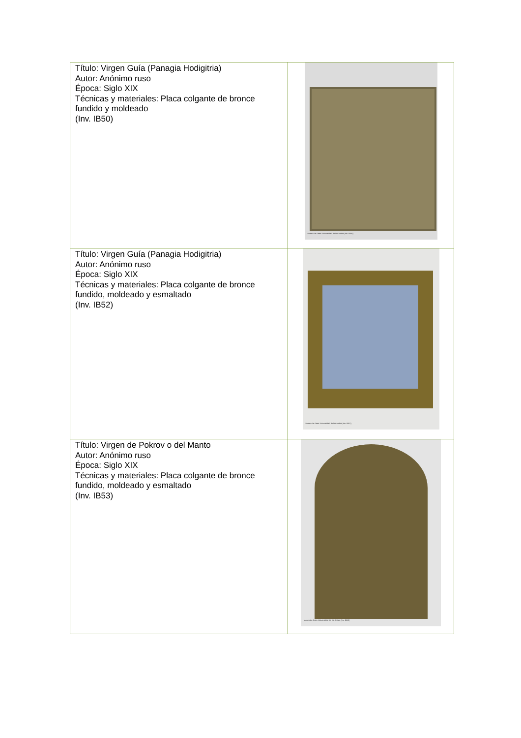| Título: Virgen Guía (Panagia Hodigitria) Autor: Anónimo ruso Época: Siglo XIX Técnicas y materiales: Placa colgante de bronce fundido y moldeado (Inv. IB50) | Museo de Artes Universidad de los Andes (Inv. IB50) |
| Título: Virgen Guía (Panagia Hodigitria) Autor: Anónimo ruso Época: Siglo XIX Técnicas y materiales: Placa colgante de bronce fundido, moldeado y esmaltado (Inv. IB52) | Museo de Artes Universidad de los Andes (Inv. IB52) |
| Título: Virgen de Pokrov o del Manto Autor: Anónimo ruso Época: Siglo XIX Técnicas y materiales: Placa colgante de bronce fundido, moldeado y esmaltado (Inv. IB53) | Museo de Artes Universidad de los Andes (Inv. IB53) |